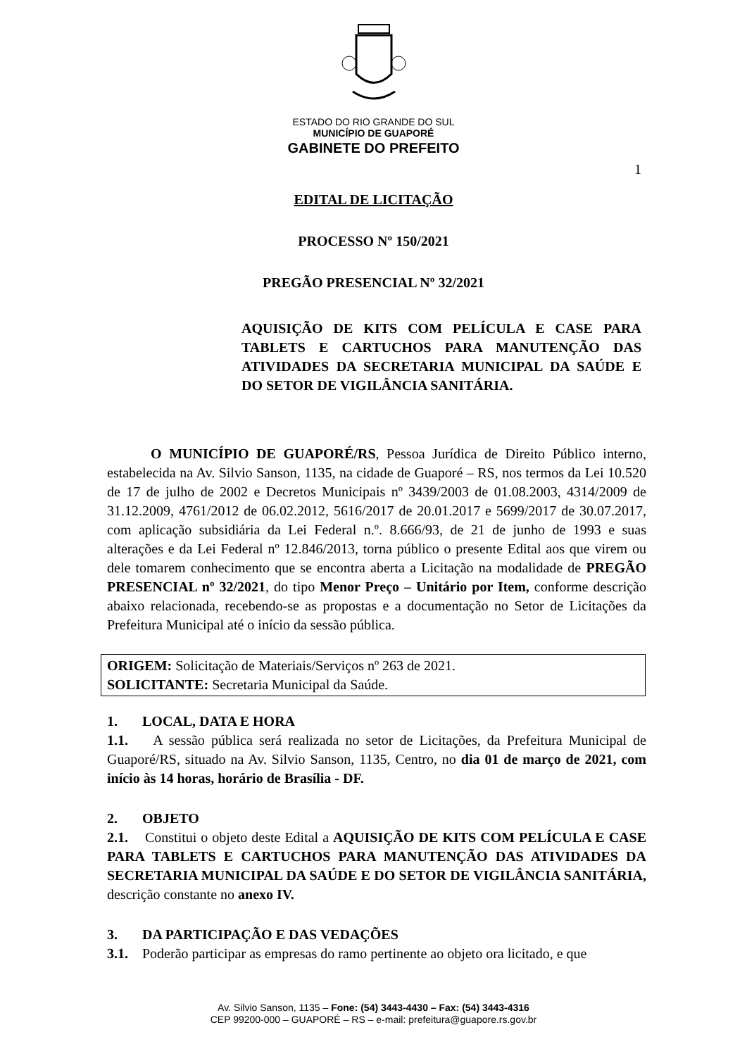ESTADO DO RIO GRANDE DO SUL
MUNICÍPIO DE GUAPORÉ
GABINETE DO PREFEITO
1
EDITAL DE LICITAÇÃO
PROCESSO Nº 150/2021
PREGÃO PRESENCIAL Nº 32/2021
AQUISIÇÃO DE KITS COM PELÍCULA E CASE PARA TABLETS E CARTUCHOS PARA MANUTENÇÃO DAS ATIVIDADES DA SECRETARIA MUNICIPAL DA SAÚDE E DO SETOR DE VIGILÂNCIA SANITÁRIA.
O MUNICÍPIO DE GUAPORÉ/RS, Pessoa Jurídica de Direito Público interno, estabelecida na Av. Silvio Sanson, 1135, na cidade de Guaporé – RS, nos termos da Lei 10.520 de 17 de julho de 2002 e Decretos Municipais nº 3439/2003 de 01.08.2003, 4314/2009 de 31.12.2009, 4761/2012 de 06.02.2012, 5616/2017 de 20.01.2017 e 5699/2017 de 30.07.2017, com aplicação subsidiária da Lei Federal n.º. 8.666/93, de 21 de junho de 1993 e suas alterações e da Lei Federal nº 12.846/2013, torna público o presente Edital aos que virem ou dele tomarem conhecimento que se encontra aberta a Licitação na modalidade de PREGÃO PRESENCIAL nº 32/2021, do tipo Menor Preço – Unitário por Item, conforme descrição abaixo relacionada, recebendo-se as propostas e a documentação no Setor de Licitações da Prefeitura Municipal até o início da sessão pública.
ORIGEM: Solicitação de Materiais/Serviços nº 263 de 2021.
SOLICITANTE: Secretaria Municipal da Saúde.
1. LOCAL, DATA E HORA
1.1. A sessão pública será realizada no setor de Licitações, da Prefeitura Municipal de Guaporé/RS, situado na Av. Silvio Sanson, 1135, Centro, no dia 01 de março de 2021, com início às 14 horas, horário de Brasília - DF.
2. OBJETO
2.1. Constitui o objeto deste Edital a AQUISIÇÃO DE KITS COM PELÍCULA E CASE PARA TABLETS E CARTUCHOS PARA MANUTENÇÃO DAS ATIVIDADES DA SECRETARIA MUNICIPAL DA SAÚDE E DO SETOR DE VIGILÂNCIA SANITÁRIA, descrição constante no anexo IV.
3. DA PARTICIPAÇÃO E DAS VEDAÇÕES
3.1. Poderão participar as empresas do ramo pertinente ao objeto ora licitado, e que
Av. Silvio Sanson, 1135 – Fone: (54) 3443-4430 – Fax: (54) 3443-4316
CEP 99200-000 – GUAPORÉ – RS – e-mail: prefeitura@guapore.rs.gov.br